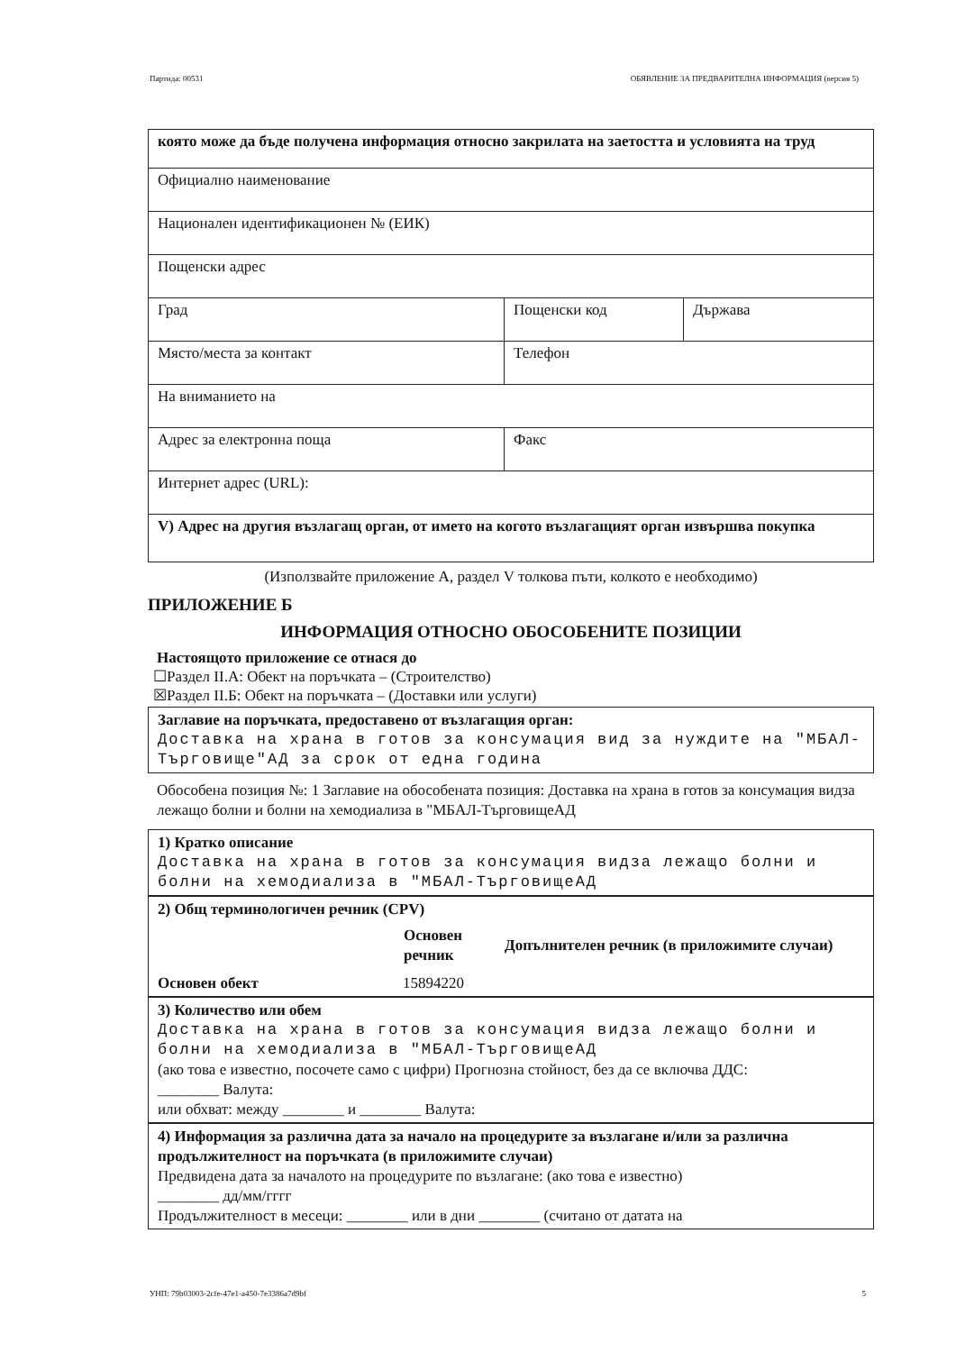Партида: 00531 ОБЯВЛЕНИЕ ЗА ПРЕДВАРИТЕЛНА ИНФОРМАЦИЯ (версия 5)
| която може да бъде получена информация относно закрилата на заетостта и условията на труд | | |
| Официално наименование | | |
| Национален идентификационен № (ЕИК) | | |
| Пощенски адрес | | |
| Град | Пощенски код | Държава |
| Място/места за контакт | Телефон | |
| На вниманието на | | |
| Адрес за електронна поща | Факс | |
| Интернет адрес (URL): | | |
| V) Адрес на другия възлагащ орган, от името на когото възлагащият орган извършва покупка | | |
(Използвайте приложение А, раздел V толкова пъти, колкото е необходимо)
ПРИЛОЖЕНИЕ Б
ИНФОРМАЦИЯ ОТНОСНО ОБОСОБЕНИТЕ ПОЗИЦИИ
Настоящото приложение се отнася до
☐Раздел II.А: Обект на поръчката – (Строителство)
☒Раздел II.Б: Обект на поръчката – (Доставки или услуги)
Заглавие на поръчката, предоставено от възлагащия орган:
Доставка на храна в готов за консумация вид за нуждите на "МБАЛ-Търговище"АД за срок от една година
Обособена позиция №: 1 Заглавие на обособената позиция: Доставка на храна в готов за консумация видза лежащо болни и болни на хемодиализа в "МБАЛ-ТърговищеАД
1) Кратко описание
Доставка на храна в готов за консумация видза лежащо болни и болни на хемодиализа в "МБАЛ-ТърговищеАД
2) Общ терминологичен речник (CPV)
| | Основен речник | Допълнителен речник (в приложимите случаи) |
| --- | --- | --- |
| Основен обект | 15894220 | |
3) Количество или обем
Доставка на храна в готов за консумация видза лежащо болни и болни на хемодиализа в "МБАЛ-ТърговищеАД
(ако това е известно, посочете само с цифри) Прогнозна стойност, без да се включва ДДС:
________ Валута:
или обхват: между ________ и ________ Валута:
4) Информация за различна дата за начало на процедурите за възлагане и/или за различна продължителност на поръчката (в приложимите случаи)
Предвидена дата за началото на процедурите по възлагане: (ако това е известно)
________ дд/мм/гггг
Продължителност в месеци: ________ или в дни ________ (считано от датата на
УНП: 79b03003-2cfe-47e1-a450-7e3386a7d9bf 5